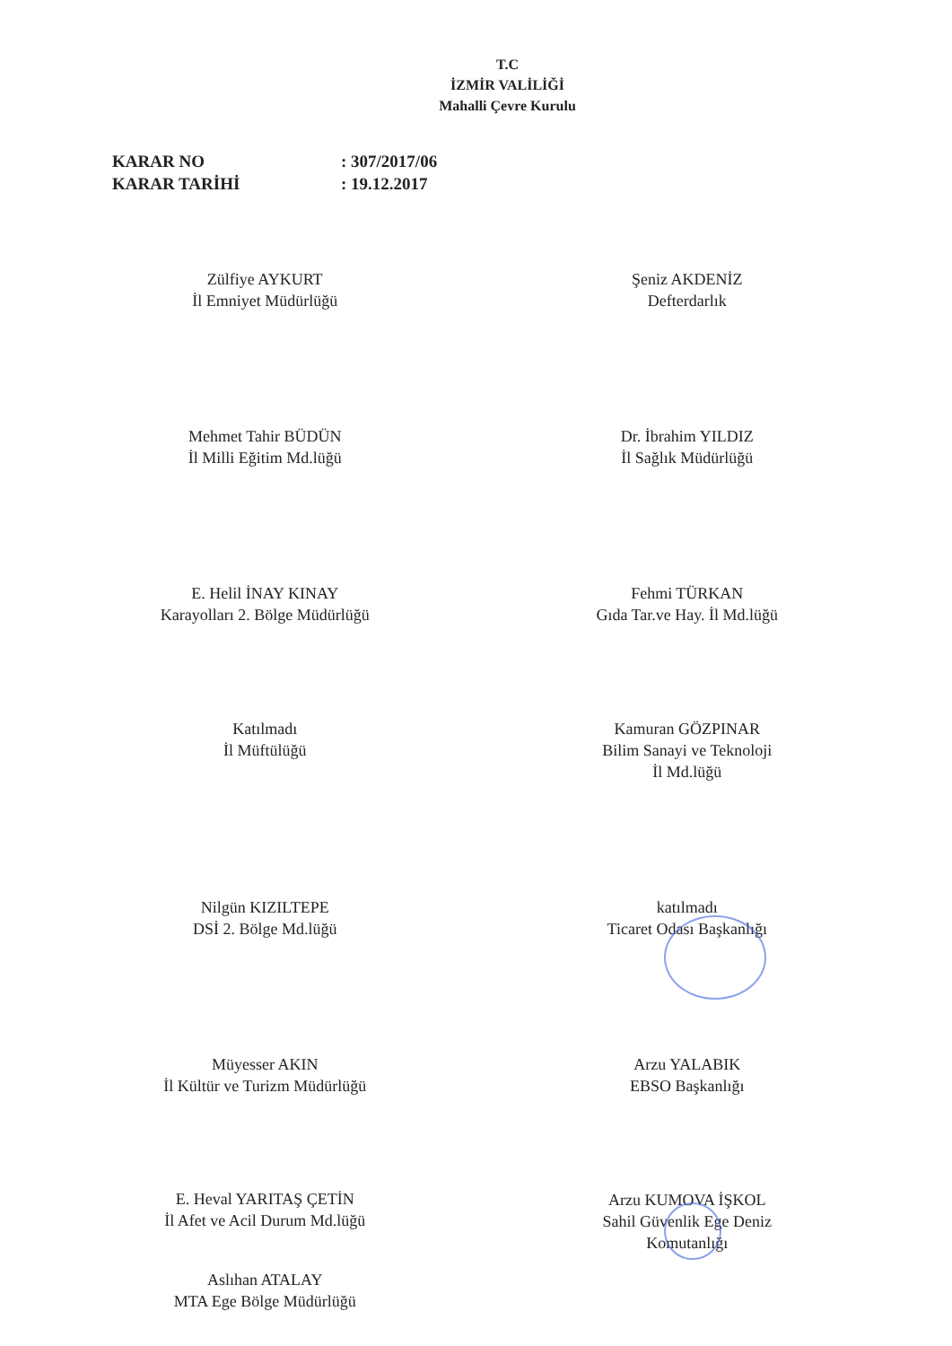T.C
İZMİR VALİLİĞİ
Mahalli Çevre Kurulu
KARAR NO: 307/2017/06
KARAR TARİHİ: 19.12.2017
Zülfiye AYKURT
İl Emniyet Müdürlüğü
Şeniz AKDENİZ
Defterdarlık
Mehmet Tahir BÜDÜN
İl Milli Eğitim Md.lüğü
Dr. İbrahim YILDIZ
İl Sağlık Müdürlüğü
E. Helil İNAY KINAY
Karayolları 2. Bölge Müdürlüğü
Fehmi TÜRKAN
Gıda Tar.ve Hay. İl Md.lüğü
Katılmadı
İl Müftülüğü
Kamuran GÖZPINAR
Bilim Sanayi ve Teknoloji
İl Md.lüğü
Nilgün KIZILTEPE
DSİ 2. Bölge Md.lüğü
katılmadı
Ticaret Odası Başkanlığı
Müyesser AKIN
İl Kültür ve Turizm Müdürlüğü
Arzu YALABIK
EBSO Başkanlığı
E. Heval YARITAŞ ÇETİN
İl Afet ve Acil Durum Md.lüğü
Arzu KUMOVA İŞKOL
Sahil Güvenlik Ege Deniz
Komutanlığı
Aslıhan ATALAY
MTA Ege Bölge Müdürlüğü